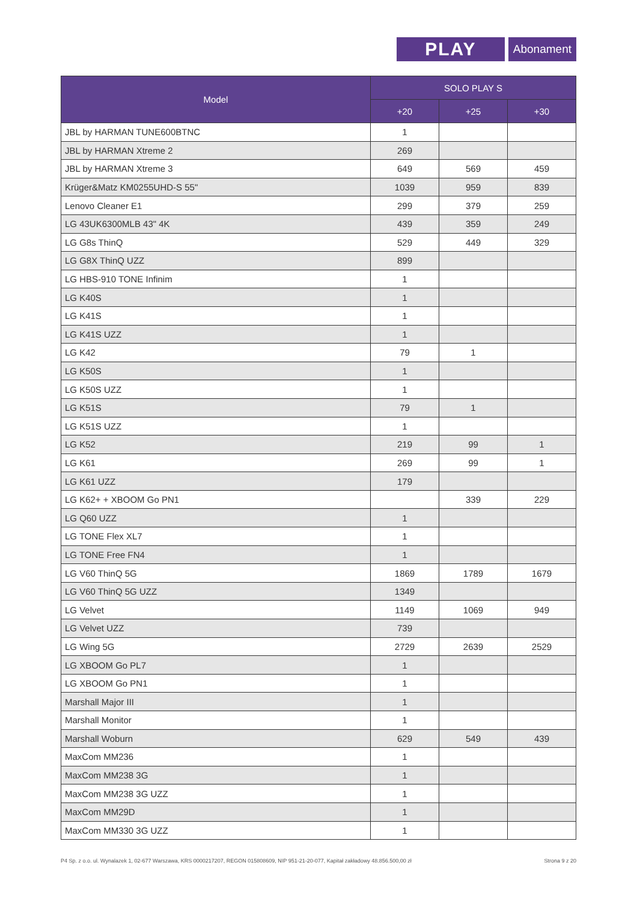PLAY
Abonament
| Model | SOLO PLAY S | | |
| --- | --- | --- | --- |
| | +20 | +25 | +30 |
| JBL by HARMAN TUNE600BTNC | 1 | | |
| JBL by HARMAN Xtreme 2 | 269 | | |
| JBL by HARMAN Xtreme 3 | 649 | 569 | 459 |
| Krüger&Matz KM0255UHD-S 55" | 1039 | 959 | 839 |
| Lenovo Cleaner E1 | 299 | 379 | 259 |
| LG 43UK6300MLB 43" 4K | 439 | 359 | 249 |
| LG G8s ThinQ | 529 | 449 | 329 |
| LG G8X ThinQ UZZ | 899 | | |
| LG HBS-910 TONE Infinim | 1 | | |
| LG K40S | 1 | | |
| LG K41S | 1 | | |
| LG K41S UZZ | 1 | | |
| LG K42 | 79 | 1 | |
| LG K50S | 1 | | |
| LG K50S UZZ | 1 | | |
| LG K51S | 79 | 1 | |
| LG K51S UZZ | 1 | | |
| LG K52 | 219 | 99 | 1 |
| LG K61 | 269 | 99 | 1 |
| LG K61 UZZ | 179 | | |
| LG K62+ + XBOOM Go PN1 | | 339 | 229 |
| LG Q60 UZZ | 1 | | |
| LG TONE Flex XL7 | 1 | | |
| LG TONE Free FN4 | 1 | | |
| LG V60 ThinQ 5G | 1869 | 1789 | 1679 |
| LG V60 ThinQ 5G UZZ | 1349 | | |
| LG Velvet | 1149 | 1069 | 949 |
| LG Velvet UZZ | 739 | | |
| LG Wing 5G | 2729 | 2639 | 2529 |
| LG XBOOM Go PL7 | 1 | | |
| LG XBOOM Go PN1 | 1 | | |
| Marshall Major III | 1 | | |
| Marshall Monitor | 1 | | |
| Marshall Woburn | 629 | 549 | 439 |
| MaxCom MM236 | 1 | | |
| MaxCom MM238 3G | 1 | | |
| MaxCom MM238 3G UZZ | 1 | | |
| MaxCom MM29D | 1 | | |
| MaxCom MM330 3G UZZ | 1 | | |
P4 Sp. z o.o. ul. Wynalazek 1, 02-677 Warszawa, KRS 0000217207, REGON 015808609, NIP 951-21-20-077, Kapitał zakładowy 48.856.500,00 zł Strona 9 z 20